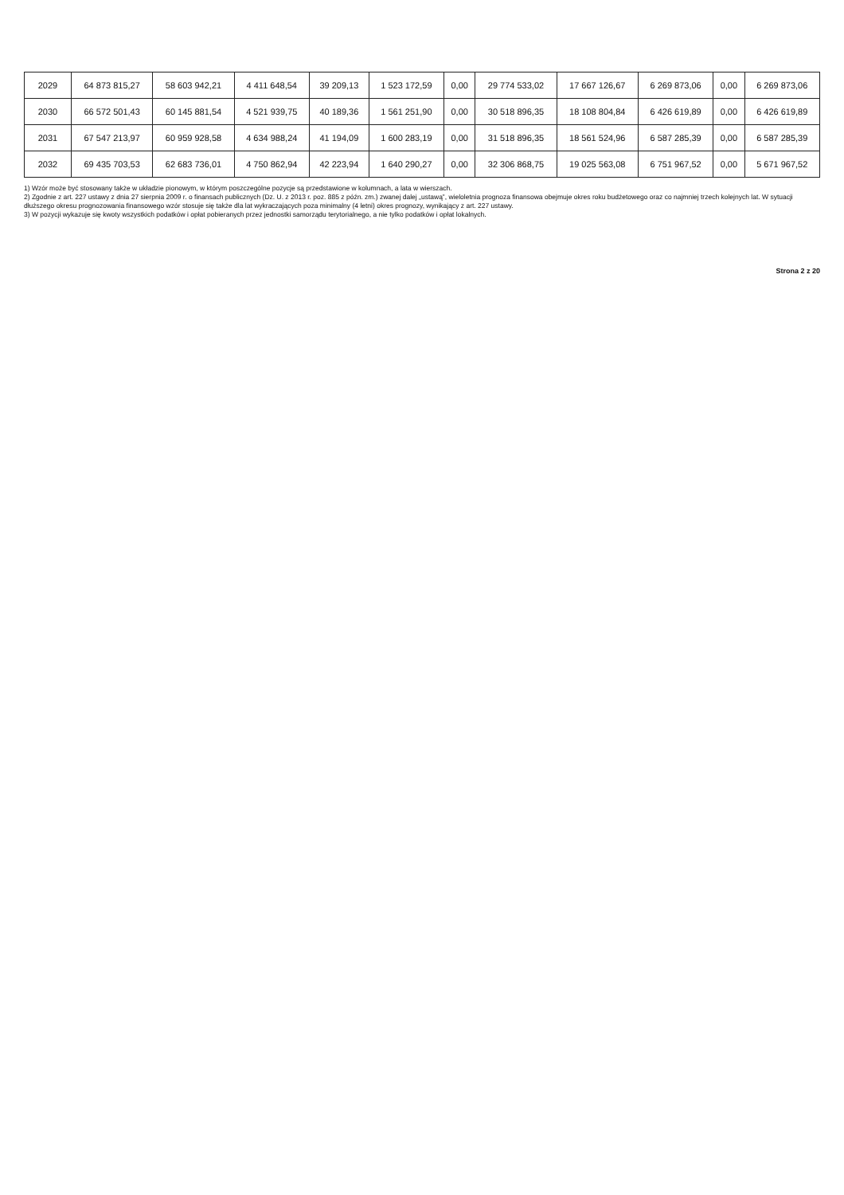| 2029 | 64 873 815,27 | 58 603 942,21 | 4 411 648,54 | 39 209,13 | 1 523 172,59 | 0,00 | 29 774 533,02 | 17 667 126,67 | 6 269 873,06 | 0,00 | 6 269 873,06 |
| 2030 | 66 572 501,43 | 60 145 881,54 | 4 521 939,75 | 40 189,36 | 1 561 251,90 | 0,00 | 30 518 896,35 | 18 108 804,84 | 6 426 619,89 | 0,00 | 6 426 619,89 |
| 2031 | 67 547 213,97 | 60 959 928,58 | 4 634 988,24 | 41 194,09 | 1 600 283,19 | 0,00 | 31 518 896,35 | 18 561 524,96 | 6 587 285,39 | 0,00 | 6 587 285,39 |
| 2032 | 69 435 703,53 | 62 683 736,01 | 4 750 862,94 | 42 223,94 | 1 640 290,27 | 0,00 | 32 306 868,75 | 19 025 563,08 | 6 751 967,52 | 0,00 | 5 671 967,52 |
1) Wzór może być stosowany także w układzie pionowym, w którym poszczególne pozycje są przedstawione w kolumnach, a lata w wierszach.
2) Zgodnie z art. 227 ustawy z dnia 27 sierpnia 2009 r. o finansach publicznych (Dz. U. z 2013 r. poz. 885 z późn. zm.) zwanej dalej „ustawą”, wieloletnia prognoza finansowa obejmuje okres roku budżetowego oraz co najmniej trzech kolejnych lat. W sytuacji dłuższego okresu prognozowania finansowego wzór stosuje się także dla lat wykraczających poza minimalny (4 letni) okres prognozy, wynikający z art. 227 ustawy.
3) W pozycji wykazuje się kwoty wszystkich podatków i opłat pobieranych przez jednostki samorządu terytorialnego, a nie tylko podatków i opłat lokalnych.
Strona 2 z 20